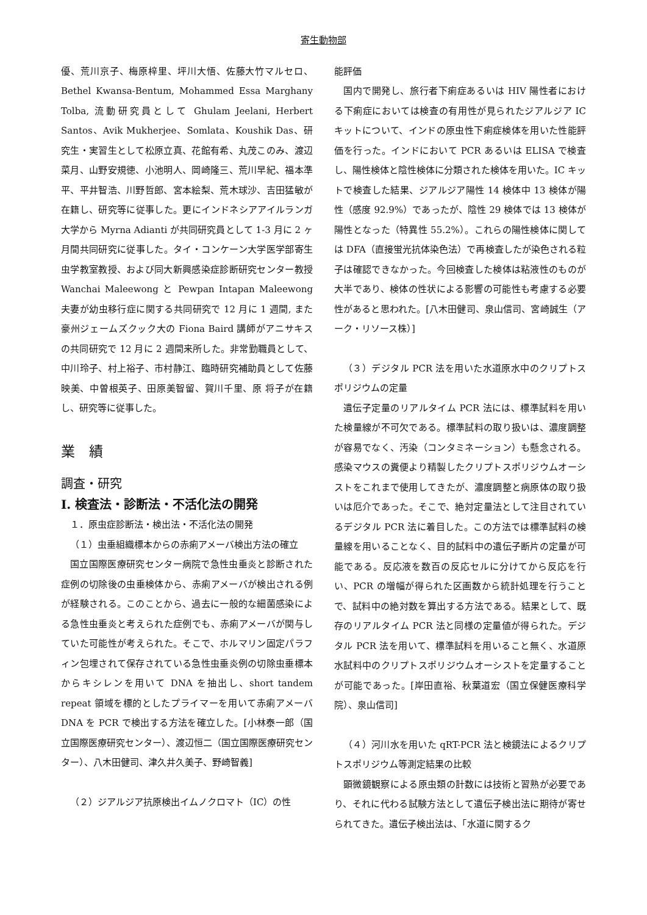寄生動物部
優、荒川京子、梅原梓里、坪川大悟、佐藤大竹マルセロ、Bethel Kwansa-Bentum, Mohammed Essa Marghany Tolba, 流動研究員として Ghulam Jeelani, Herbert Santos、Avik Mukherjee、Somlata、Koushik Das、研究生・実習生として松原立真、花館有希、丸茂このみ、渡辺菜月、山野安規徳、小池明人、岡崎隆三、荒川早紀、福本準平、平井智浩、川野哲郎、宮本絵梨、荒木球沙、吉田猛敏が在籍し、研究等に従事した。更にインドネシアアイルランガ大学から Myrna Adianti が共同研究員として 1-3 月に 2 ヶ月間共同研究に従事した。タイ・コンケーン大学医学部寄生虫学教室教授、および同大新興感染症診断研究センター教授 Wanchai Maleewong と Pewpan Intapan Maleewong 夫妻が幼虫移行症に関する共同研究で 12 月に 1 週間, また豪州ジェームズクック大の Fiona Baird 講師がアニサキスの共同研究で 12 月に 2 週間来所した。非常勤職員として、中川玲子、村上裕子、市村静江、臨時研究補助員として佐藤映美、中曽根英子、田原美智留、賀川千里、原 将子が在籍し、研究等に従事した。
業　績
調査・研究
I. 検査法・診断法・不活化法の開発
１．原虫症診断法・検出法・不活化法の開発
（１）虫垂組織標本からの赤痢アメーバ検出方法の確立
国立国際医療研究センター病院で急性虫垂炎と診断された症例の切除後の虫垂検体から、赤痢アメーバが検出される例が経験される。このことから、過去に一般的な細菌感染による急性虫垂炎と考えられた症例でも、赤痢アメーバが関与していた可能性が考えられた。そこで、ホルマリン固定パラフィン包埋されて保存されている急性虫垂炎例の切除虫垂標本からキシレンを用いて DNA を抽出し、short tandem repeat 領域を標的としたプライマーを用いて赤痢アメーバ DNA を PCR で検出する方法を確立した。[小林泰一郎（国立国際医療研究センター）、渡辺恒二（国立国際医療研究センター）、八木田健司、津久井久美子、野崎智義]
（２）ジアルジア抗原検出イムノクロマト（IC）の性
能評価
国内で開発し、旅行者下痢症あるいは HIV 陽性者における下痢症においては検査の有用性が見られたジアルジア IC キットについて、インドの原虫性下痢症検体を用いた性能評価を行った。インドにおいて PCR あるいは ELISA で検査し、陽性検体と陰性検体に分類された検体を用いた。IC キットで検査した結果、ジアルジア陽性 14 検体中 13 検体が陽性（感度 92.9%）であったが、陰性 29 検体では 13 検体が陽性となった（特異性 55.2%）。これらの陽性検体に関しては DFA（直接蛍光抗体染色法）で再検査したが染色される粒子は確認できなかった。今回検査した検体は粘液性のものが大半であり、検体の性状による影響の可能性も考慮する必要性があると思われた。[八木田健司、泉山信司、宮崎誠生（アーク・リソース株）]
（３）デジタル PCR 法を用いた水道原水中のクリプトスポリジウムの定量
遺伝子定量のリアルタイム PCR 法には、標準試料を用いた検量線が不可欠である。標準試料の取り扱いは、濃度調整が容易でなく、汚染（コンタミネーション）も懸念される。感染マウスの糞便より精製したクリプトスポリジウムオーシストをこれまで使用してきたが、濃度調整と病原体の取り扱いは厄介であった。そこで、絶対定量法として注目されているデジタル PCR 法に着目した。この方法では標準試料の検量線を用いることなく、目的試料中の遺伝子断片の定量が可能である。反応液を数百の反応セルに分けてから反応を行い、PCR の増幅が得られた区画数から統計処理を行うことで、試料中の絶対数を算出する方法である。結果として、既存のリアルタイム PCR 法と同様の定量値が得られた。デジタル PCR 法を用いて、標準試料を用いること無く、水道原水試料中のクリプトスポリジウムオーシストを定量することが可能であった。[岸田直裕、秋葉道宏（国立保健医療科学院）、泉山信司]
（４）河川水を用いた qRT-PCR 法と検鏡法によるクリプトスポリジウム等測定結果の比較
顕微鏡観察による原虫類の計数には技術と習熟が必要であり、それに代わる試験方法として遺伝子検出法に期待が寄せられてきた。遺伝子検出法は、「水道に関するク